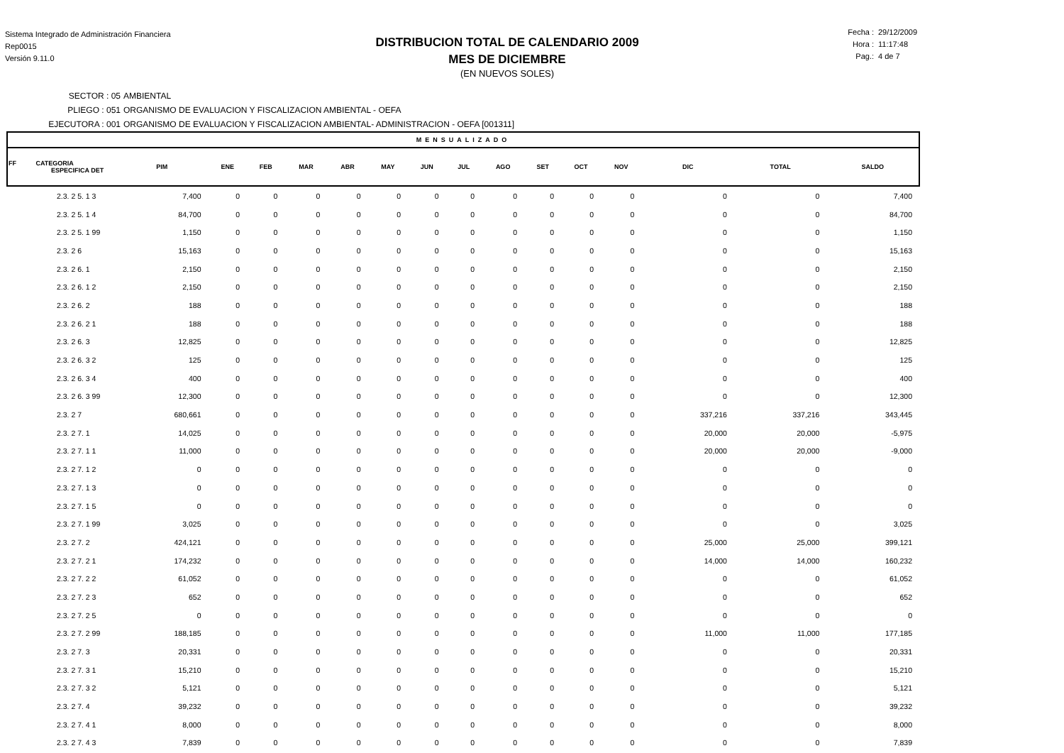Sistema Integrado de Administración Financiera
Rep0015
Versión 9.11.0
DISTRIBUCION TOTAL DE CALENDARIO 2009
MES DE DICIEMBRE
(EN NUEVOS SOLES)
Fecha : 29/12/2009
Hora : 11:17:48
Pag.: 4 de 7
SECTOR : 05 AMBIENTAL
PLIEGO : 051 ORGANISMO DE EVALUACION Y FISCALIZACION AMBIENTAL - OEFA
EJECUTORA : 001 ORGANISMO DE EVALUACION Y FISCALIZACION AMBIENTAL- ADMINISTRACION - OEFA [001311]
| MENSUALIZADO | | | | | | | | | | | | | | | |
| FF CATEGORIA ESPECIFICA DET | PIM | ENE | FEB | MAR | ABR | MAY | JUN | JUL | AGO | SET | OCT | NOV | DIC | TOTAL | SALDO |
| 2.3. 2 5. 1 3 | 7,400 | 0 | 0 | 0 | 0 | 0 | 0 | 0 | 0 | 0 | 0 | 0 | 0 | 0 | 7,400 |
| 2.3. 2 5. 1 4 | 84,700 | 0 | 0 | 0 | 0 | 0 | 0 | 0 | 0 | 0 | 0 | 0 | 0 | 0 | 84,700 |
| 2.3. 2 5. 1 99 | 1,150 | 0 | 0 | 0 | 0 | 0 | 0 | 0 | 0 | 0 | 0 | 0 | 0 | 0 | 1,150 |
| 2.3. 2 6 | 15,163 | 0 | 0 | 0 | 0 | 0 | 0 | 0 | 0 | 0 | 0 | 0 | 0 | 0 | 15,163 |
| 2.3. 2 6. 1 | 2,150 | 0 | 0 | 0 | 0 | 0 | 0 | 0 | 0 | 0 | 0 | 0 | 0 | 0 | 2,150 |
| 2.3. 2 6. 1 2 | 2,150 | 0 | 0 | 0 | 0 | 0 | 0 | 0 | 0 | 0 | 0 | 0 | 0 | 0 | 2,150 |
| 2.3. 2 6. 2 | 188 | 0 | 0 | 0 | 0 | 0 | 0 | 0 | 0 | 0 | 0 | 0 | 0 | 0 | 188 |
| 2.3. 2 6. 2 1 | 188 | 0 | 0 | 0 | 0 | 0 | 0 | 0 | 0 | 0 | 0 | 0 | 0 | 0 | 188 |
| 2.3. 2 6. 3 | 12,825 | 0 | 0 | 0 | 0 | 0 | 0 | 0 | 0 | 0 | 0 | 0 | 0 | 0 | 12,825 |
| 2.3. 2 6. 3 2 | 125 | 0 | 0 | 0 | 0 | 0 | 0 | 0 | 0 | 0 | 0 | 0 | 0 | 0 | 125 |
| 2.3. 2 6. 3 4 | 400 | 0 | 0 | 0 | 0 | 0 | 0 | 0 | 0 | 0 | 0 | 0 | 0 | 0 | 400 |
| 2.3. 2 6. 3 99 | 12,300 | 0 | 0 | 0 | 0 | 0 | 0 | 0 | 0 | 0 | 0 | 0 | 0 | 0 | 12,300 |
| 2.3. 2 7 | 680,661 | 0 | 0 | 0 | 0 | 0 | 0 | 0 | 0 | 0 | 0 | 0 | 337,216 | 337,216 | 343,445 |
| 2.3. 2 7. 1 | 14,025 | 0 | 0 | 0 | 0 | 0 | 0 | 0 | 0 | 0 | 0 | 0 | 20,000 | 20,000 | -5,975 |
| 2.3. 2 7. 1 1 | 11,000 | 0 | 0 | 0 | 0 | 0 | 0 | 0 | 0 | 0 | 0 | 0 | 20,000 | 20,000 | -9,000 |
| 2.3. 2 7. 1 2 | 0 | 0 | 0 | 0 | 0 | 0 | 0 | 0 | 0 | 0 | 0 | 0 | 0 | 0 | 0 |
| 2.3. 2 7. 1 3 | 0 | 0 | 0 | 0 | 0 | 0 | 0 | 0 | 0 | 0 | 0 | 0 | 0 | 0 | 0 |
| 2.3. 2 7. 1 5 | 0 | 0 | 0 | 0 | 0 | 0 | 0 | 0 | 0 | 0 | 0 | 0 | 0 | 0 | 0 |
| 2.3. 2 7. 1 99 | 3,025 | 0 | 0 | 0 | 0 | 0 | 0 | 0 | 0 | 0 | 0 | 0 | 0 | 0 | 3,025 |
| 2.3. 2 7. 2 | 424,121 | 0 | 0 | 0 | 0 | 0 | 0 | 0 | 0 | 0 | 0 | 0 | 25,000 | 25,000 | 399,121 |
| 2.3. 2 7. 2 1 | 174,232 | 0 | 0 | 0 | 0 | 0 | 0 | 0 | 0 | 0 | 0 | 0 | 14,000 | 14,000 | 160,232 |
| 2.3. 2 7. 2 2 | 61,052 | 0 | 0 | 0 | 0 | 0 | 0 | 0 | 0 | 0 | 0 | 0 | 0 | 0 | 61,052 |
| 2.3. 2 7. 2 3 | 652 | 0 | 0 | 0 | 0 | 0 | 0 | 0 | 0 | 0 | 0 | 0 | 0 | 0 | 652 |
| 2.3. 2 7. 2 5 | 0 | 0 | 0 | 0 | 0 | 0 | 0 | 0 | 0 | 0 | 0 | 0 | 0 | 0 | 0 |
| 2.3. 2 7. 2 99 | 188,185 | 0 | 0 | 0 | 0 | 0 | 0 | 0 | 0 | 0 | 0 | 0 | 11,000 | 11,000 | 177,185 |
| 2.3. 2 7. 3 | 20,331 | 0 | 0 | 0 | 0 | 0 | 0 | 0 | 0 | 0 | 0 | 0 | 0 | 0 | 20,331 |
| 2.3. 2 7. 3 1 | 15,210 | 0 | 0 | 0 | 0 | 0 | 0 | 0 | 0 | 0 | 0 | 0 | 0 | 0 | 15,210 |
| 2.3. 2 7. 3 2 | 5,121 | 0 | 0 | 0 | 0 | 0 | 0 | 0 | 0 | 0 | 0 | 0 | 0 | 0 | 5,121 |
| 2.3. 2 7. 4 | 39,232 | 0 | 0 | 0 | 0 | 0 | 0 | 0 | 0 | 0 | 0 | 0 | 0 | 0 | 39,232 |
| 2.3. 2 7. 4 1 | 8,000 | 0 | 0 | 0 | 0 | 0 | 0 | 0 | 0 | 0 | 0 | 0 | 0 | 0 | 8,000 |
| 2.3. 2 7. 4 3 | 7,839 | 0 | 0 | 0 | 0 | 0 | 0 | 0 | 0 | 0 | 0 | 0 | 0 | 0 | 7,839 |